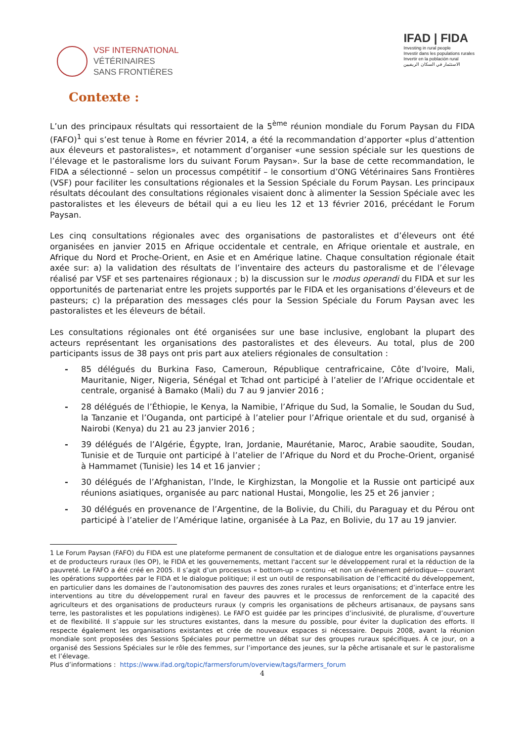VSF INTERNATIONAL
VÉTÉRINAIRES
SANS FRONTIÈRES
IFAD | FIDA
Investing in rural people
Investir dans les populations rurales
Invertir en la población rural
الاستثمار في السكان الريفيين
Contexte :
L’un des principaux résultats qui ressortaient de la 5<sup>ème</sup> réunion mondiale du Forum Paysan du FIDA (FAFO)<sup>1</sup> qui s’est tenue à Rome en février 2014, a été la recommandation d’apporter «plus d’attention aux éleveurs et pastoralistes», et notamment d’organiser «une session spéciale sur les questions de l’élevage et le pastoralisme lors du suivant Forum Paysan». Sur la base de cette recommandation, le FIDA a sélectionné – selon un processus compétitif – le consortium d’ONG Vétérinaires Sans Frontières (VSF) pour faciliter les consultations régionales et la Session Spéciale du Forum Paysan. Les principaux résultats découlant des consultations régionales visaient donc à alimenter la Session Spéciale avec les pastoralistes et les éleveurs de bétail qui a eu lieu les 12 et 13 février 2016, précédant le Forum Paysan.
Les cinq consultations régionales avec des organisations de pastoralistes et d’éleveurs ont été organisées en janvier 2015 en Afrique occidentale et centrale, en Afrique orientale et australe, en Afrique du Nord et Proche-Orient, en Asie et en Amérique latine. Chaque consultation régionale était axée sur: a) la validation des résultats de l’inventaire des acteurs du pastoralisme et de l’élevage réalisé par VSF et ses partenaires régionaux ; b) la discussion sur le modus operandi du FIDA et sur les opportunités de partenariat entre les projets supportés par le FIDA et les organisations d’éleveurs et de pasteurs; c) la préparation des messages clés pour la Session Spéciale du Forum Paysan avec les pastoralistes et les éleveurs de bétail.
Les consultations régionales ont été organisées sur une base inclusive, englobant la plupart des acteurs représentant les organisations des pastoralistes et des éleveurs. Au total, plus de 200 participants issus de 38 pays ont pris part aux ateliers régionales de consultation :
- 85 délégués du Burkina Faso, Cameroun, République centrafricaine, Côte d’Ivoire, Mali, Mauritanie, Niger, Nigeria, Sénégal et Tchad ont participé à l’atelier de l’Afrique occidentale et centrale, organisé à Bamako (Mali) du 7 au 9 janvier 2016 ;
- 28 délégués de l’Éthiopie, le Kenya, la Namibie, l’Afrique du Sud, la Somalie, le Soudan du Sud, la Tanzanie et l’Ouganda, ont participé à l’atelier pour l’Afrique orientale et du sud, organisé à Nairobi (Kenya) du 21 au 23 janvier 2016 ;
- 39 délégués de l’Algérie, Égypte, Iran, Jordanie, Maurétanie, Maroc, Arabie saoudite, Soudan, Tunisie et de Turquie ont participé à l’atelier de l’Afrique du Nord et du Proche-Orient, organisé à Hammamet (Tunisie) les 14 et 16 janvier ;
- 30 délégués de l’Afghanistan, l’Inde, le Kirghizstan, la Mongolie et la Russie ont participé aux réunions asiatiques, organisée au parc national Hustai, Mongolie, les 25 et 26 janvier ;
- 30 délégués en provenance de l’Argentine, de la Bolivie, du Chili, du Paraguay et du Pérou ont participé à l’atelier de l’Amérique latine, organisée à La Paz, en Bolivie, du 17 au 19 janvier.
1 Le Forum Paysan (FAFO) du FIDA est une plateforme permanent de consultation et de dialogue entre les organisations paysannes et de producteurs ruraux (les OP), le FIDA et les gouvernements, mettant l'accent sur le développement rural et la réduction de la pauvreté. Le FAFO a été créé en 2005. Il s’agit d’un processus « bottom-up » continu –et non un événement périodique— couvrant les opérations supportées par le FIDA et le dialogue politique; il est un outil de responsabilisation de l’efficacité du développement, en particulier dans les domaines de l’autonomisation des pauvres des zones rurales et leurs organisations; et d’interface entre les interventions au titre du développement rural en faveur des pauvres et le processus de renforcement de la capacité des agriculteurs et des organisations de producteurs ruraux (y compris les organisations de pêcheurs artisanaux, de paysans sans terre, les pastoralistes et les populations indigènes). Le FAFO est guidée par les principes d’inclusivité, de pluralisme, d’ouverture et de flexibilité. Il s’appuie sur les structures existantes, dans la mesure du possible, pour éviter la duplication des efforts. Il respecte également les organisations existantes et crée de nouveaux espaces si nécessaire. Depuis 2008, avant la réunion mondiale sont proposées des Sessions Spéciales pour permettre un débat sur des groupes ruraux spécifiques. À ce jour, on a organisé des Sessions Spéciales sur le rôle des femmes, sur l’importance des jeunes, sur la pêche artisanale et sur le pastoralisme et l’élevage.
Plus d’informations : https://www.ifad.org/topic/farmersforum/overview/tags/farmers_forum
4